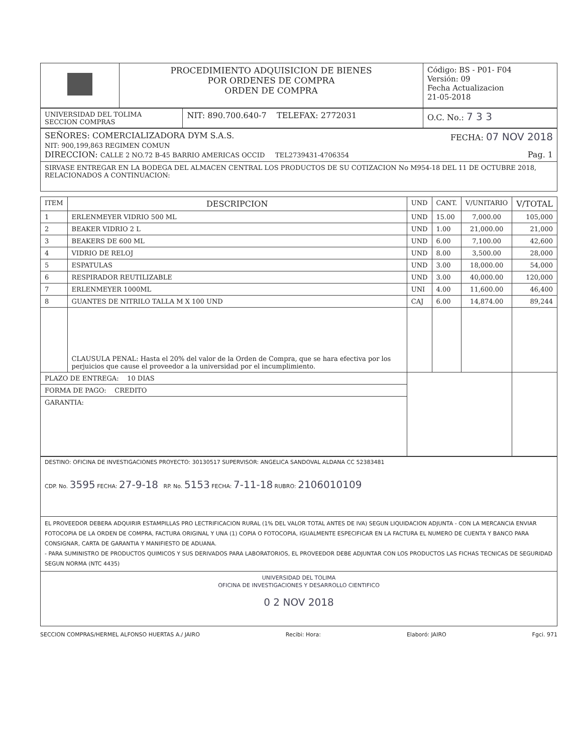| | PROCEDIMIENTO ADQUISICION DE BIENES POR ORDENES DE COMPRA ORDEN DE COMPRA | Código: BS - P01- F04 Versión: 09 Fecha Actualizacion 21-05-2018 |
| UNIVERSIDAD DEL TOLIMA SECCION COMPRAS | NIT: 890.700.640-7 TELEFAX: 2772031 | O.C. No.: 7 3 3 |
| SEÑORES: COMERCIALIZADORA DYM S.A.S. FECHA: 07 NOV 2018 NIT: 900,199,863 REGIMEN COMUN DIRECCION: CALLE 2 NO.72 B-45 BARRIO AMERICAS OCCID TEL2739431-4706354 Pag. 1 |
| SIRVASE ENTREGAR EN LA BODEGA DEL ALMACEN CENTRAL LOS PRODUCTOS DE SU COTIZACION No M954-18 DEL 11 DE OCTUBRE 2018, RELACIONADOS A CONTINUACION: |
| ITEM | DESCRIPCION | UND | CANT. | V/UNITARIO | V/TOTAL |
| --- | --- | --- | --- | --- | --- |
| 1 | ERLENMEYER VIDRIO 500 ML | UND | 15.00 | 7,000.00 | 105,000 |
| 2 | BEAKER VIDRIO 2 L | UND | 1.00 | 21,000.00 | 21,000 |
| 3 | BEAKERS DE 600 ML | UND | 6.00 | 7,100.00 | 42,600 |
| 4 | VIDRIO DE RELOJ | UND | 8.00 | 3,500.00 | 28,000 |
| 5 | ESPATULAS | UND | 3.00 | 18,000.00 | 54,000 |
| 6 | RESPIRADOR REUTILIZABLE | UND | 3.00 | 40,000.00 | 120,000 |
| 7 | ERLENMEYER 1000ML | UNI | 4.00 | 11,600.00 | 46,400 |
| 8 | GUANTES DE NITRILO TALLA M X 100 UND | CAJ | 6.00 | 14,874.00 | 89,244 |
| | CLAUSULA PENAL: Hasta el 20% del valor de la Orden de Compra, que se hara efectiva por los perjuicios que cause el proveedor a la universidad por el incumplimiento. | | | | |
| PLAZO DE ENTREGA: 10 DIAS | | | | | |
| FORMA DE PAGO: CREDITO | | | | | |
| GARANTIA: | | | | | |
| DESTINO: OFICINA DE INVESTIGACIONES PROYECTO: 30130517 SUPERVISOR: ANGELICA SANDOVAL ALDANA CC 52383481 CDP. No. 3595 FECHA: 27-9-18 RP. No. 5153 FECHA: 7-11-18 RUBRO: 2106010109 |
| EL PROVEEDOR DEBERA ADQUIRIR ESTAMPILLAS PRO LECTRIFICACION RURAL (1% DEL VALOR TOTAL ANTES DE IVA) SEGUN LIQUIDACION ADJUNTA - CON LA MERCANCIA ENVIAR FOTOCOPIA DE LA ORDEN DE COMPRA, FACTURA ORIGINAL Y UNA (1) COPIA O FOTOCOPIA, IGUALMENTE ESPECIFICAR EN LA FACTURA EL NUMERO DE CUENTA Y BANCO PARA CONSIGNAR, CARTA DE GARANTIA Y MANIFIESTO DE ADUANA. - PARA SUMINISTRO DE PRODUCTOS QUIMICOS Y SUS DERIVADOS PARA LABORATORIOS, EL PROVEEDOR DEBE ADJUNTAR CON LOS PRODUCTOS LAS FICHAS TECNICAS DE SEGURIDAD SEGUN NORMA (NTC 4435) |
| UNIVERSIDAD DEL TOLIMA OFICINA DE INVESTIGACIONES Y DESARROLLO CIENTIFICO 0 2 NOV 2018 |
SECCION COMPRAS/HERMEL ALFONSO HUERTAS A./ JAIRO Recibi: Hora: Elaboró: JAIRO Fgci. 971